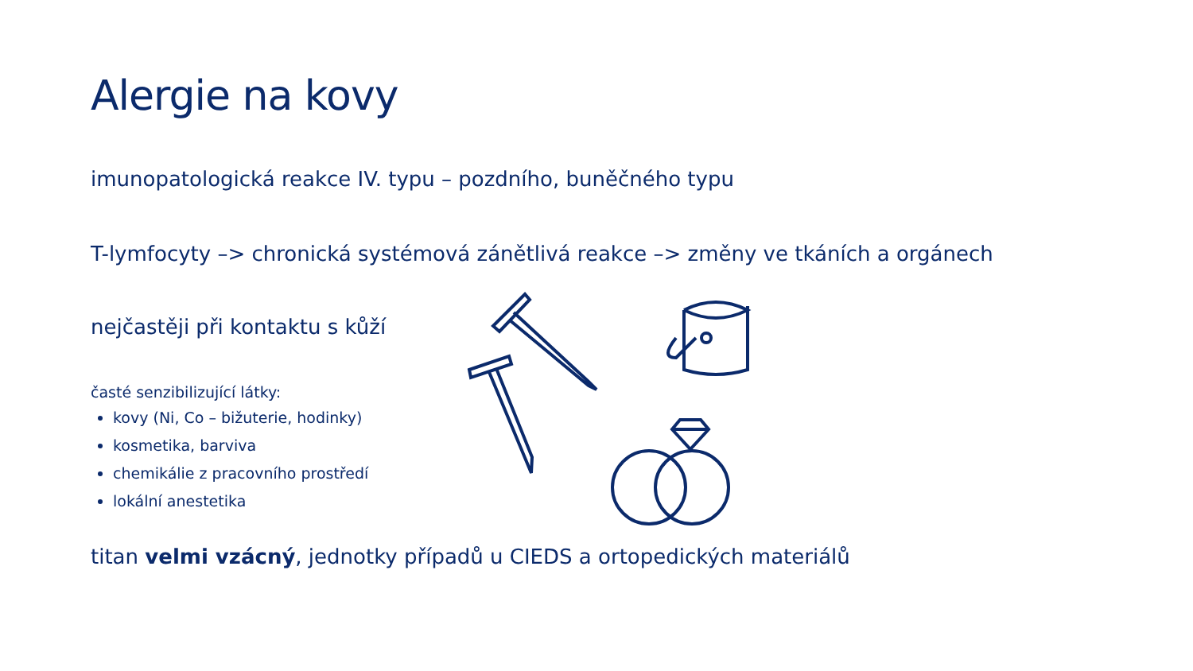Alergie na kovy
imunopatologická reakce IV. typu – pozdního, buněčného typu
T-lymfocyty –> chronická systémová zánětlivá reakce –> změny ve tkáních a orgánech
nejčastěji při kontaktu s kůží
časté senzibilizující látky:
kovy (Ni, Co – bižuterie, hodinky)
kosmetika, barviva
chemikálie z pracovního prostředí
lokální anestetika
titan velmi vzácný, jednotky případů u CIEDS a ortopedických materiálů